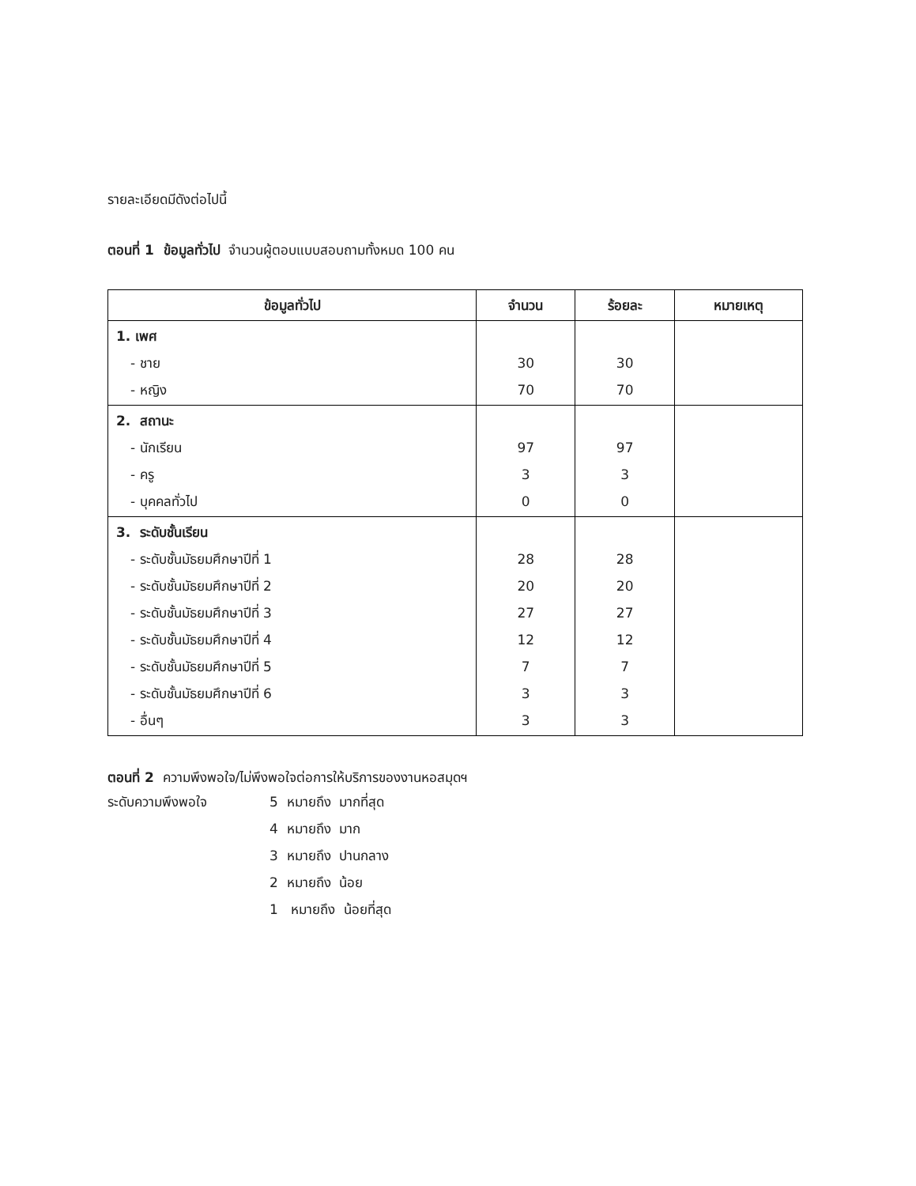รายละเอียดมีดังต่อไปนี้
ตอนที่ 1 ข้อมูลทั่วไป จำนวนผู้ตอบแบบสอบถามทั้งหมด 100 คน
| ข้อมูลทั่วไป | จำนวน | ร้อยละ | หมายเหตุ |
| --- | --- | --- | --- |
| 1. เพศ - ชาย - หญิง | 30 70 | 30 70 | |
| 2. สถานะ - นักเรียน - ครู - บุคคลทั่วไป | 97 3 0 | 97 3 0 | |
| 3. ระดับชั้นเรียน - ระดับชั้นมัธยมศึกษาปีที่ 1 - ระดับชั้นมัธยมศึกษาปีที่ 2 - ระดับชั้นมัธยมศึกษาปีที่ 3 - ระดับชั้นมัธยมศึกษาปีที่ 4 - ระดับชั้นมัธยมศึกษาปีที่ 5 - ระดับชั้นมัธยมศึกษาปีที่ 6 - อื่นๆ | 28 20 27 12 7 3 3 | 28 20 27 12 7 3 3 | |
ตอนที่ 2 ความพึงพอใจ/ไม่พึงพอใจต่อการให้บริการของงานหอสมุดฯ
ระดับความพึงพอใจ 5 หมายถึง มากที่สุด
4 หมายถึง มาก
3 หมายถึง ปานกลาง
2 หมายถึง น้อย
1 หมายถึง น้อยที่สุด